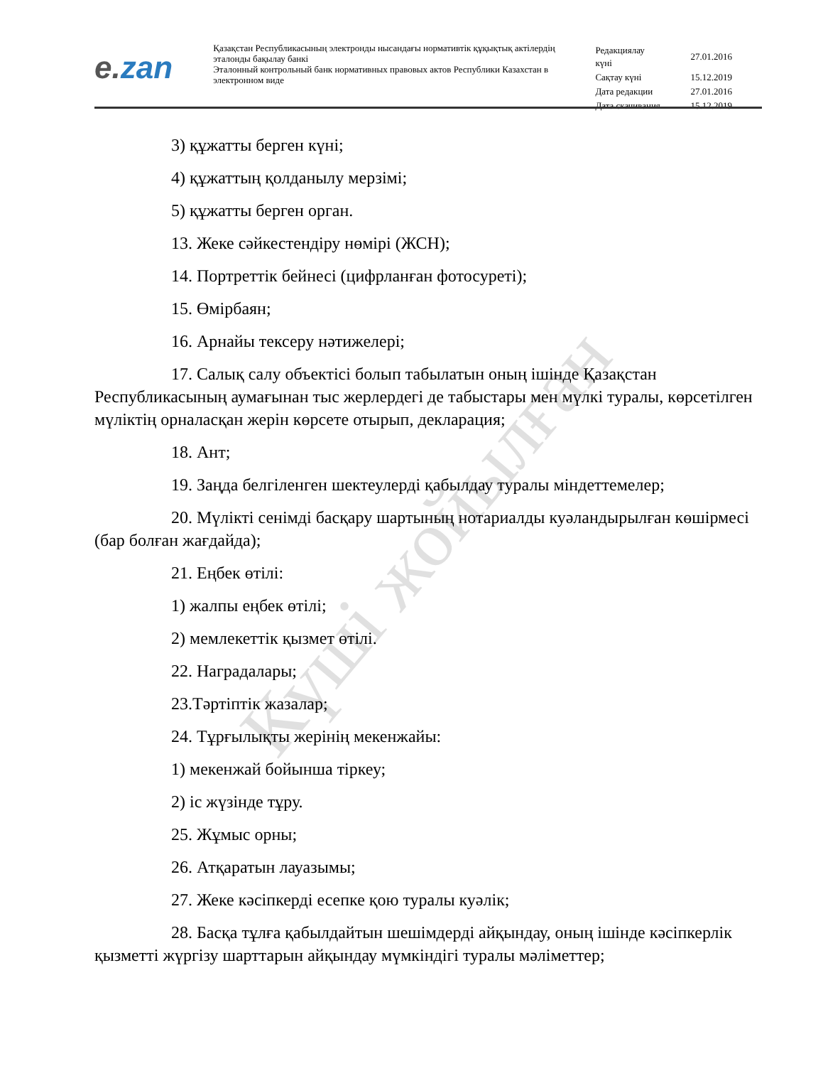e. zan
Қазақстан Республикасының электронды нысандағы нормативтік құқықтық актілердің эталонды бақылау банкі
Эталонный контрольный банк нормативных правовых актов Республики Казахстан в электронном виде
| Редакциялау күні | 27.01.2016 |
| Сақтау күні | 15.12.2019 |
| Дата редакции | 27.01.2016 |
| Дата скачивания | 15.12.2019 |
3) құжатты берген күні;
4) құжаттың қолданылу мерзімі;
5) құжатты берген орган.
13. Жеке сәйкестендіру нөмірі (ЖСН);
14. Портреттік бейнесі (цифрланған фотосуреті);
15. Өмірбаян;
16. Арнайы тексеру нәтижелері;
17. Салық салу объектісі болып табылатын оның ішінде Қазақстан Республикасының аумағынан тыс жерлердегі де табыстары мен мүлкі туралы, көрсетілген мүліктің орналасқан жерін көрсете отырып, декларация;
18. Ант;
19. Заңда белгіленген шектеулерді қабылдау туралы міндеттемелер;
20. Мүлікті сенімді басқару шартының нотариалды куәландырылған көшірмесі (бар болған жағдайда);
21. Еңбек өтілі:
1) жалпы еңбек өтілі;
2) мемлекеттік қызмет өтілі.
22. Наградалары;
23.Тәртіптік жазалар;
24. Тұрғылықты жерінің мекенжайы:
1) мекенжай бойынша тіркеу;
2) іс жүзінде тұру.
25. Жұмыс орны;
26. Атқаратын лауазымы;
27. Жеке кәсіпкерді есепке қою туралы куәлік;
28. Басқа тұлға қабылдайтын шешімдерді айқындау, оның ішінде кәсіпкерлік қызметті жүргізу шарттарын айқындау мүмкіндігі туралы мәліметтер;
Күші жойылған